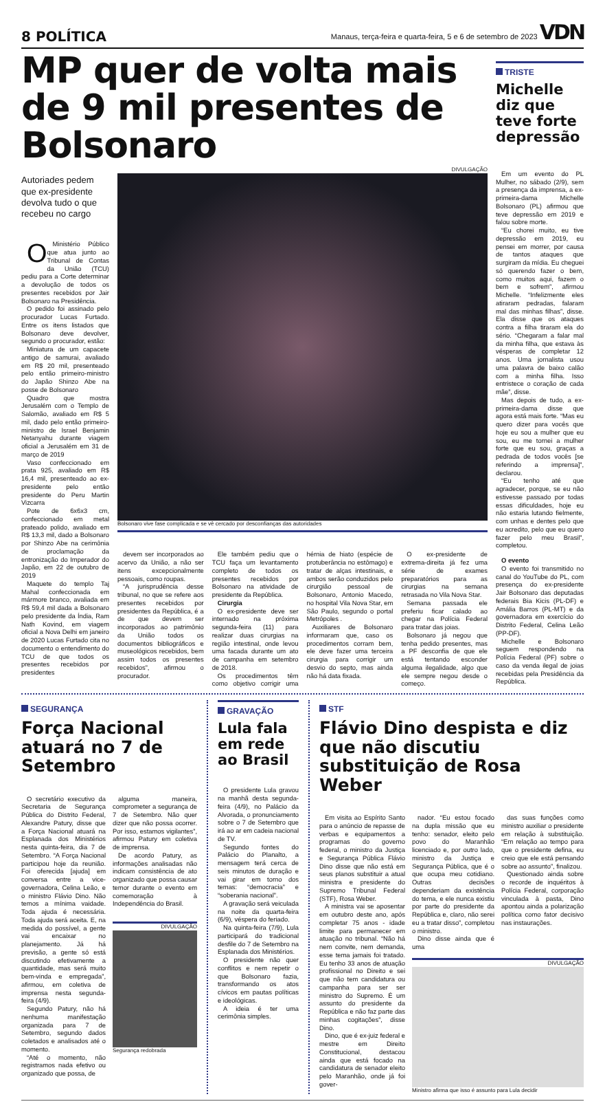8 POLÍTICA Manaus, terça-feira e quarta-feira, 5 e 6 de setembro de 2023 VDN
MP quer de volta mais de 9 mil presentes de Bolsonaro
Autoriades pedem que ex-presidente devolva tudo o que recebeu no cargo
O Ministério Público que atua junto ao Tribunal de Contas da União (TCU) pediu para a Corte determinar a devolução de todos os presentes recebidos por Jair Bolsonaro na Presidência.
O pedido foi assinado pelo procurador Lucas Furtado. Entre os itens listados que Bolsonaro deve devolver, segundo o procurador, estão:
Miniatura de um capacete antigo de samurai, avaliado em R$ 20 mil, presenteado pelo então primeiro-ministro do Japão Shinzo Abe na posse de Bolsonaro
Quadro que mostra Jerusalém com o Templo de Salomão, avaliado em R$ 5 mil, dado pelo então primeiro-ministro de Israel Benjamin Netanyahu durante viagem oficial a Jerusalém em 31 de março de 2019
Vaso confeccionado em prata 925, avaliado em R$ 16,4 mil, presenteado ao ex-presidente pelo então presidente do Peru Martin Vizcarra
Pote de 6x6x3 cm, confeccionado em metal prateado polido, avaliado em R$ 13,3 mil, dado a Bolsonaro por Shinzo Abe na cerimônia de proclamação da entronização do Imperador do Japão, em 22 de outubro de 2019
Maquete do templo Taj Mahal confeccionada em mármore branco, avaliada em R$ 59,4 mil dada a Bolsonaro pelo presidente da Índia, Ram Nath Kovind, em viagem oficial a Nova Delhi em janeiro de 2020 Lucas Furtado cita no documento o entendimento do TCU de que todos os presentes recebidos por presidentes
DIVULGAÇÃO
Bolsonaro vive fase complicada e se vê cercado por desconfianças das autoridades
devem ser incorporados ao acervo da União, a não ser itens excepcionalmente pessoais, como roupas.
“A jurisprudência desse tribunal, no que se refere aos presentes recebidos por presidentes da República, é a de que devem ser incorporados ao patrimônio da União todos os documentos bibliográficos e museológicos recebidos, bem assim todos os presentes recebidos”, afirmou o procurador.
Ele também pediu que o TCU faça um levantamento completo de todos os presentes recebidos por Bolsonaro na atividade de presidente da República.
Cirurgia
O ex-presidente deve ser internado na próxima segunda-feira (11) para realizar duas cirurgias na região intestinal, onde levou uma facada durante um ato de campanha em setembro de 2018.
Os procedimentos têm como objetivo corrigir uma hérnia de hiato (espécie de protuberância no estômago) e tratar de alças intestinais, e ambos serão conduzidos pelo cirurgião pessoal de Bolsonaro, Antonio Macedo, no hospital Vila Nova Star, em São Paulo, segundo o portal Metrópoles .
Auxiliares de Bolsonaro informaram que, caso os procedimentos corram bem, ele deve fazer uma terceira cirurgia para corrigir um desvio do septo, mas ainda não há data fixada.
O ex-presidente de extrema-direita já fez uma série de exames preparatórios para as cirurgias na semana retrasada no Vila Nova Star.
Semana passada ele preferiu ficar calado ao chegar na Polícia Federal para tratar das joias.
Bolsonaro já negou que tenha pedido presentes, mas a PF desconfia de que ele está tentando esconder alguma ilegalidade, algo que ele sempre negou desde o começo.
TRISTE
Michelle diz que teve forte depressão
Em um evento do PL Mulher, no sábado (2/9), sem a presença da imprensa, a ex-primeira-dama Michelle Bolsonaro (PL) afirmou que teve depressão em 2019 e falou sobre morte.
“Eu chorei muito, eu tive depressão em 2019, eu pensei em morrer, por causa de tantos ataques que surgiram da mídia. Eu cheguei só querendo fazer o bem, como muitos aqui, fazem o bem e sofrem”, afirmou Michelle. “Infelizmente eles atiraram pedradas, falaram mal das minhas filhas”, disse. Ela disse que os ataques contra a filha tiraram ela do sério. “Chegaram a falar mal da minha filha, que estava às vésperas de completar 12 anos. Uma jornalista usou uma palavra de baixo calão com a minha filha. Isso entristece o coração de cada mãe”, disse.
Mas depois de tudo, a ex-primeira-dama disse que agora está mais forte. “Mas eu quero dizer para vocês que hoje eu sou a mulher que eu sou, eu me tornei a mulher forte que eu sou, graças a pedrada de todos vocês [se referindo a imprensa]”, declarou.
“Eu tenho até que agradecer, porque, se eu não estivesse passado por todas essas dificuldades, hoje eu não estaria lutando fielmente, com unhas e dentes pelo que eu acredito, pelo que eu quero fazer pelo meu Brasil”, completou.
O evento
O evento foi transmitido no canal do YouTube do PL, com presença do ex-presidente Jair Bolsonaro das deputadas federais Bia Kicis (PL-DF) e Amália Barros (PL-MT) e da governadora em exercício do Distrito Federal, Celina Leão (PP-DF).
Michelle e Bolsonaro seguem respondendo na Polícia Federal (PF) sobre o caso da venda ilegal de joias recebidas pela Presidência da República.
SEGURANÇA
Força Nacional atuará no 7 de Setembro
O secretário executivo da Secretaria de Segurança Pública do Distrito Federal, Alexandre Patury, disse que a Força Nacional atuará na Esplanada dos Ministérios nesta quinta-feira, dia 7 de Setembro. “A Força Nacional participou hoje da reunião. Foi oferecida [ajuda] em conversa entre a vice-governadora, Celina Leão, e o ministro Flávio Dino. Não temos a mínima vaidade. Toda ajuda é necessária. Toda ajuda será aceita. E, na medida do possível, a gente vai encaixar no planejamento. Já há previsão, a gente só está discutindo efetivamente a quantidade, mas será muito bem-vinda e empregada”, afirmou, em coletiva de imprensa nesta segunda-feira (4/9).
Segundo Patury, não há nenhuma manifestação organizada para 7 de Setembro, segundo dados coletados e analisados até o momento.
“Até o momento, não registramos nada efetivo ou organizado que possa, de
alguma maneira, comprometer a segurança de 7 de Setembro. Não quer dizer que não possa ocorrer. Por isso, estamos vigilantes”, afirmou Patury em coletiva de imprensa.
De acordo Patury, as informações analisadas não indicam consistência de ato organizado que possa causar temor durante o evento em comemoração à Independência do Brasil.
DIVULGAÇÃO
Segurança redobrada
GRAVAÇÃO
Lula fala em rede ao Brasil
O presidente Lula gravou na manhã desta segunda-feira (4/9), no Palácio da Alvorada, o pronunciamento sobre o 7 de Setembro que irá ao ar em cadeia nacional de TV.
Segundo fontes do Palácio do Planalto, a mensagem terá cerca de seis minutos de duração e vai girar em torno dos temas: “democracia” e “soberania nacional”.
A gravação será veiculada na noite da quarta-feira (6/9), véspera do feriado.
Na quinta-feira (7/9), Lula participará do tradicional desfile do 7 de Setembro na Esplanada dos Ministérios.
O presidente não quer conflitos e nem repetir o que Bolsonaro fazia, transformando os atos cívicos em pautas políticas e ideológicas.
A ideia é ter uma cerimônia simples.
STF
Flávio Dino despista e diz que não discutiu substituição de Rosa Weber
Em visita ao Espírito Santo para o anúncio de repasse de verbas e equipamentos a programas do governo federal, o ministro da Justiça e Segurança Pública Flávio Dino disse que não está em seus planos substituir a atual ministra e presidente do Supremo Tribunal Federal (STF), Rosa Weber.
A ministra vai se aposentar em outubro deste ano, após completar 75 anos - idade limite para permanecer em atuação no tribunal. “Não há nem convite, nem demanda, esse tema jamais foi tratado. Eu tenho 33 anos de atuação profissional no Direito e sei que não tem candidatura ou campanha para ser ser ministro do Supremo. É um assunto do presidente da República e não faz parte das minhas cogitações”, disse Dino.
Dino, que é ex-juiz federal e mestre em Direito Constitucional, destacou ainda que está focado na candidatura de senador eleito pelo Maranhão, onde já foi gover-
nador. “Eu estou focado na dupla missão que eu tenho: senador, eleito pelo povo do Maranhão licenciado e, por outro lado, ministro da Justiça e Segurança Pública, que é o que ocupa meu cotidiano. Outras decisões dependeriam da existência do tema, e ele nunca existiu por parte do presidente da República e, claro, não serei eu a tratar disso”, completou o ministro.
Dino disse ainda que é uma
das suas funções como ministro auxiliar o presidente em relação à substituição. “Em relação ao tempo para que o presidente defina, eu creio que ele está pensando sobre ao assunto”, finalizou.
Questionado ainda sobre o recorde de inquéritos à Polícia Federal, corporação vinculada à pasta, Dino apontou ainda a polarização política como fator decisivo nas instaurações.
DIVULGAÇÃO
Ministro afirma que isso é assunto para Lula decidir